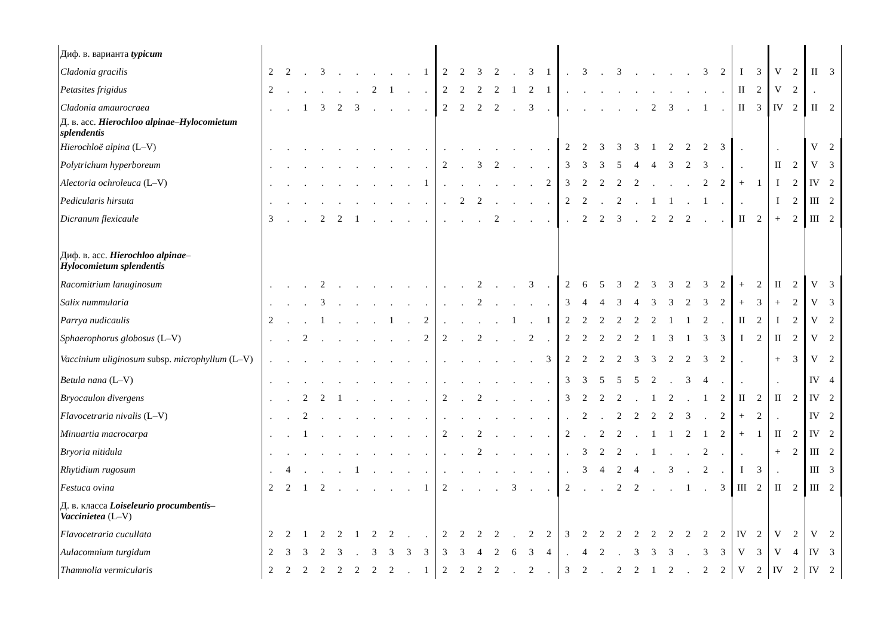| Диф. в. варианта typicum | | | | | | | | | | | | | | | | | | | | | | | | | | | | | | | | | |
| Cladonia gracilis | 2 | 2 | . | 3 | . | . | . | . | . | 1 | 2 | 2 | 3 | 2 | . | 3 | 1 | . | 3 | . | 3 | . | . | . | . | 3 | 2 | I | 3 | V | 2 | II | 3 |
| Petasites frigidus | 2 | . | . | . | . | . | 2 | 1 | . | . | 2 | 2 | 2 | 2 | 1 | 2 | 1 | . | . | . | . | . | . | . | . | . | . | II | 2 | V | 2 | . | |
| Cladonia amaurocraea | . | . | 1 | 3 | 2 | 3 | . | . | . | . | 2 | 2 | 2 | 2 | . | 3 | . | . | . | . | . | . | 2 | 3 | . | 1 | . | II | 3 | IV | 2 | II | 2 |
| Д. в. асс. Hierochloo alpinae – Hylocomietum splendentis | | | | | | | | | | | | | | | | | | | | | | | | | | | | | | | | | |
| Hierochloë alpina (L–V) | . | . | . | . | . | . | . | . | . | . | . | . | . | . | . | . | . | 2 | 2 | 3 | 3 | 3 | 1 | 2 | 2 | 2 | 3 | . | | . | | V | 2 |
| Polytrichum hyperboreum | . | . | . | . | . | . | . | . | . | . | 2 | . | 3 | 2 | . | . | . | 3 | 3 | 3 | 5 | 4 | 4 | 3 | 2 | 3 | . | . | | II | 2 | V | 3 |
| Alectoria ochroleuca (L–V) | . | . | . | . | . | . | . | . | . | 1 | . | . | . | . | . | . | 2 | 3 | 2 | 2 | 2 | 2 | . | . | . | 2 | 2 | + | 1 | I | 2 | IV | 2 |
| Pedicularis hirsuta | . | . | . | . | . | . | . | . | . | . | . | 2 | 2 | . | . | . | . | 2 | 2 | . | 2 | . | 1 | 1 | . | 1 | . | . | | I | 2 | III | 2 |
| Dicranum flexicaule | 3 | . | . | 2 | 2 | 1 | . | . | . | . | . | . | . | 2 | . | . | . | . | 2 | 2 | 3 | . | 2 | 2 | 2 | . | . | II | 2 | + | 2 | III | 2 |
| Диф. в. асс. Hierochloo alpinae – Hylocomietum splendentis | | | | | | | | | | | | | | | | | | | | | | | | | | | | | | | | | |
| Racomitrium lanuginosum | . | . | . | 2 | . | . | . | . | . | . | . | . | 2 | . | . | 3 | . | 2 | 6 | 5 | 3 | 2 | 3 | 3 | 2 | 3 | 2 | + | 2 | II | 2 | V | 3 |
| Salix nummularia | . | . | . | 3 | . | . | . | . | . | . | . | . | 2 | . | . | . | . | 3 | 4 | 4 | 3 | 4 | 3 | 3 | 2 | 3 | 2 | + | 3 | + | 2 | V | 3 |
| Parrya nudicaulis | 2 | . | . | 1 | . | . | . | 1 | . | 2 | . | . | . | . | 1 | . | 1 | 2 | 2 | 2 | 2 | 2 | 2 | 1 | 1 | 2 | . | II | 2 | I | 2 | V | 2 |
| Sphaerophorus globosus (L–V) | . | . | 2 | . | . | . | . | . | . | 2 | 2 | . | 2 | . | . | 2 | . | 2 | 2 | 2 | 2 | 2 | 1 | 3 | 1 | 3 | 3 | I | 2 | II | 2 | V | 2 |
| Vaccinium uliginosum subsp. microphyllum (L–V) | . | . | . | . | . | . | . | . | . | . | . | . | . | . | . | . | 3 | 2 | 2 | 2 | 2 | 3 | 3 | 2 | 2 | 3 | 2 | . | | + | 3 | V | 2 |
| Betula nana (L–V) | . | . | . | . | . | . | . | . | . | . | . | . | . | . | . | . | . | 3 | 3 | 5 | 5 | 5 | 2 | . | 3 | 4 | . | . | | . | | IV | 4 |
| Bryocaulon divergens | . | . | 2 | 2 | 1 | . | . | . | . | . | 2 | . | 2 | . | . | . | . | 3 | 2 | 2 | 2 | . | 1 | 2 | . | 1 | 2 | II | 2 | II | 2 | IV | 2 |
| Flavocetraria nivalis (L–V) | . | . | 2 | . | . | . | . | . | . | . | . | . | . | . | . | . | . | . | 2 | . | 2 | 2 | 2 | 2 | 3 | . | 2 | + | 2 | . | | IV | 2 |
| Minuartia macrocarpa | . | . | 1 | . | . | . | . | . | . | . | 2 | . | 2 | . | . | . | . | 2 | . | 2 | 2 | . | 1 | 1 | 2 | 1 | 2 | + | 1 | II | 2 | IV | 2 |
| Bryoria nitidula | . | . | . | . | . | . | . | . | . | . | . | . | 2 | . | . | . | . | . | 3 | 2 | 2 | . | 1 | . | . | 2 | . | . | | + | 2 | III | 2 |
| Rhytidium rugosum | . | 4 | . | . | . | 1 | . | . | . | . | . | . | . | . | . | . | . | . | 3 | 4 | 2 | 4 | . | 3 | . | 2 | . | I | 3 | . | | III | 3 |
| Festuca ovina | 2 | 2 | 1 | 2 | . | . | . | . | . | 1 | 2 | . | . | . | 3 | . | . | 2 | . | . | 2 | 2 | . | . | 1 | . | 3 | III | 2 | II | 2 | III | 2 |
| Д. в. класса Loiseleurio procumbentis – Vaccinietea (L–V) | | | | | | | | | | | | | | | | | | | | | | | | | | | | | | | | | |
| Flavocetraria cucullata | 2 | 2 | 1 | 2 | 2 | 1 | 2 | 2 | . | . | 2 | 2 | 2 | 2 | . | 2 | 2 | 3 | 2 | 2 | 2 | 2 | 2 | 2 | 2 | 2 | 2 | IV | 2 | V | 2 | V | 2 |
| Aulacomnium turgidum | 2 | 3 | 3 | 2 | 3 | . | 3 | 3 | 3 | 3 | 3 | 3 | 4 | 2 | 6 | 3 | 4 | . | 4 | 2 | . | 3 | 3 | 3 | . | 3 | 3 | V | 3 | V | 4 | IV | 3 |
| Thamnolia vermicularis | 2 | 2 | 2 | 2 | 2 | 2 | 2 | 2 | . | 1 | 2 | 2 | 2 | 2 | . | 2 | . | 3 | 2 | . | 2 | 2 | 1 | 2 | . | 2 | 2 | V | 2 | IV | 2 | IV | 2 |